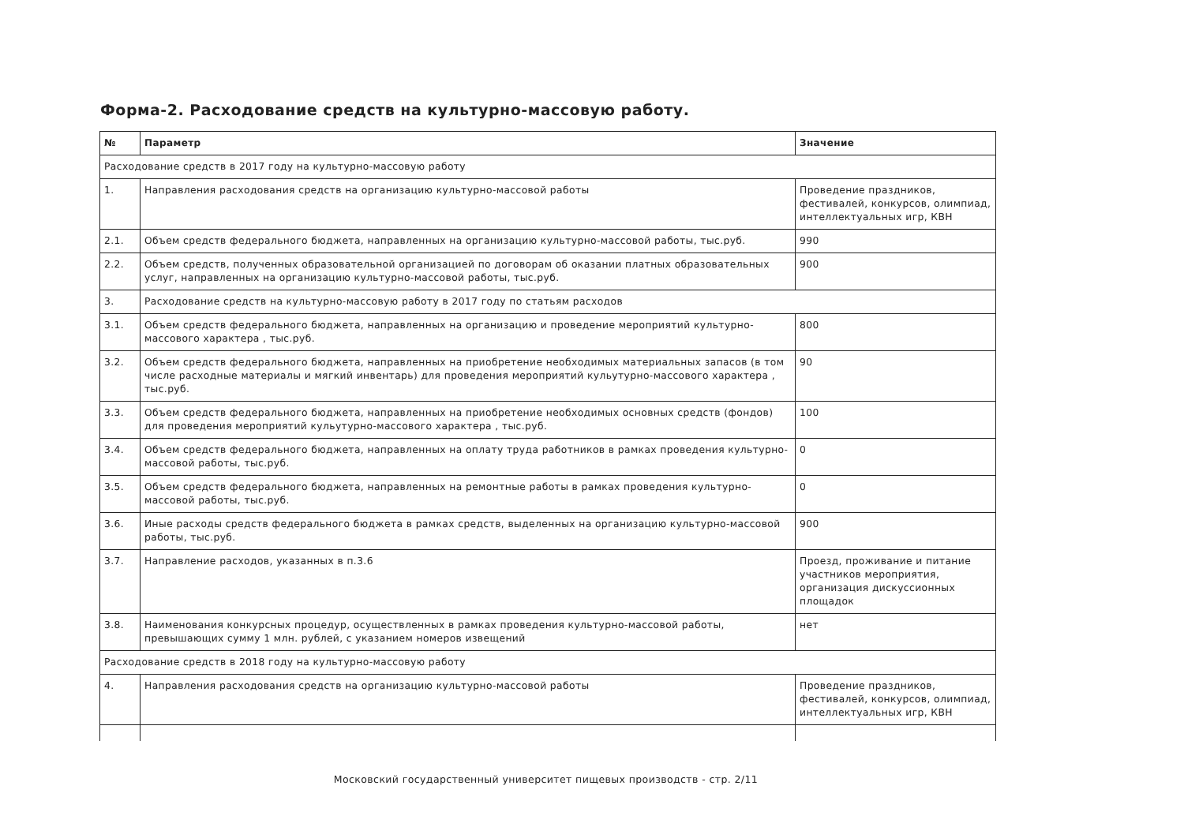Форма-2. Расходование средств на культурно-массовую работу.
| № | Параметр | Значение |
| --- | --- | --- |
| Расходование средств в 2017 году на культурно-массовую работу | | |
| 1. | Направления расходования средств на организацию культурно-массовой работы | Проведение праздников, фестивалей, конкурсов, олимпиад, интеллектуальных игр, КВН |
| 2.1. | Объем средств федерального бюджета, направленных на организацию культурно-массовой работы, тыс.руб. | 990 |
| 2.2. | Объем средств, полученных образовательной организацией по договорам об оказании платных образовательных услуг, направленных на организацию культурно-массовой работы, тыс.руб. | 900 |
| 3. | Расходование средств на культурно-массовую работу в 2017 году по статьям расходов | |
| 3.1. | Объем средств федерального бюджета, направленных на организацию и проведение мероприятий культурно-массового характера , тыс.руб. | 800 |
| 3.2. | Объем средств федерального бюджета, направленных на приобретение необходимых материальных запасов (в том числе расходные материалы и мягкий инвентарь) для проведения мероприятий кульутурно-массового характера , тыс.руб. | 90 |
| 3.3. | Объем средств федерального бюджета, направленных на приобретение необходимых основных средств (фондов) для проведения мероприятий кульутурно-массового характера , тыс.руб. | 100 |
| 3.4. | Объем средств федерального бюджета, направленных на оплату труда работников в рамках проведения культурно-массовой работы, тыс.руб. | 0 |
| 3.5. | Объем средств федерального бюджета, направленных на ремонтные работы в рамках проведения культурно-массовой работы, тыс.руб. | 0 |
| 3.6. | Иные расходы средств федерального бюджета в рамках средств, выделенных на организацию культурно-массовой работы, тыс.руб. | 900 |
| 3.7. | Направление расходов, указанных в п.3.6 | Проезд, проживание и питание участников мероприятия, организация дискуссионных площадок |
| 3.8. | Наименования конкурсных процедур, осуществленных в рамках проведения культурно-массовой работы, превышающих сумму 1 млн. рублей, с указанием номеров извещений | нет |
| Расходование средств в 2018 году на культурно-массовую работу | | |
| 4. | Направления расходования средств на организацию культурно-массовой работы | Проведение праздников, фестивалей, конкурсов, олимпиад, интеллектуальных игр, КВН |
Московский государственный университет пищевых производств - стр. 2/11